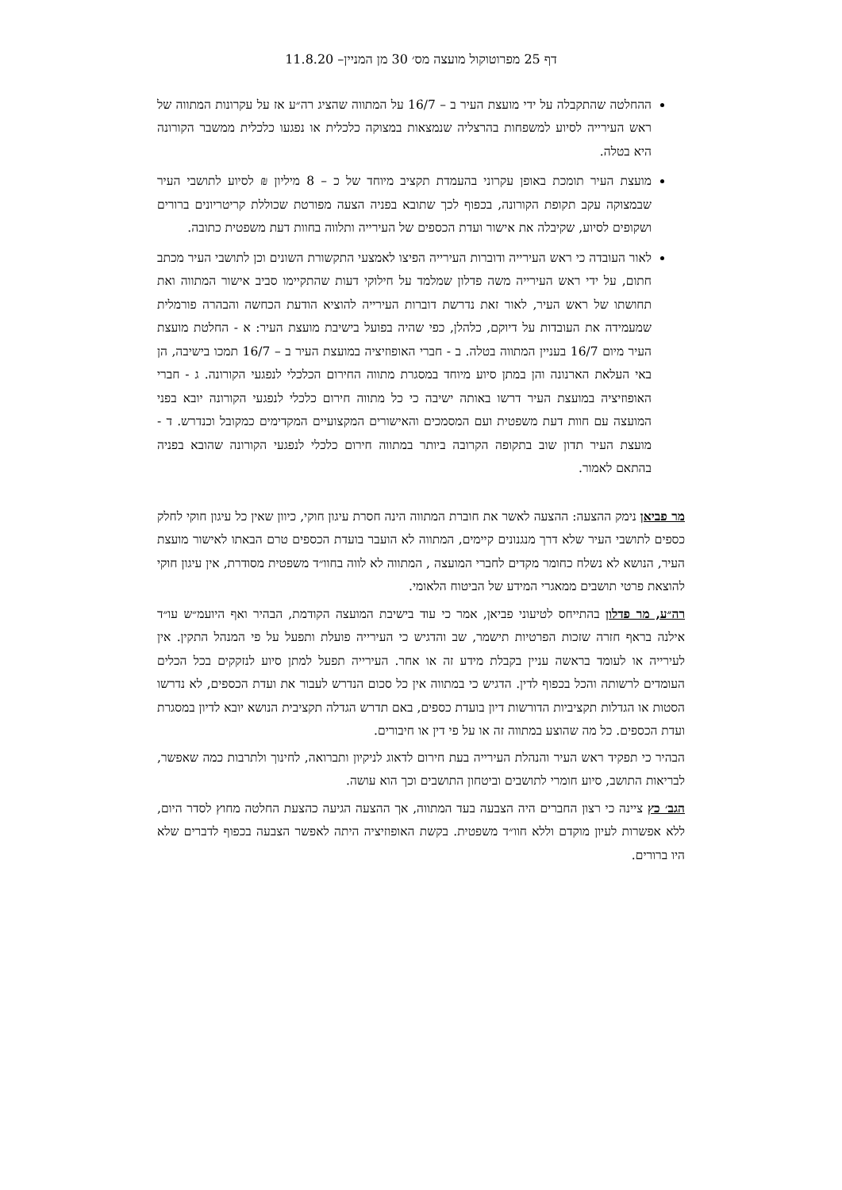דף 25 מפרוטוקול מועצה מס׳ 30 מן המניין– 11.8.20
ההחלטה שהתקבלה על ידי מועצת העיר ב – 16/7 על המתווה שהציג רה״ע אז על עקרונות המתווה של ראש העירייה לסיוע למשפחות בהרצליה שנמצאות במצוקה כלכלית או נפגעו כלכלית ממשבר הקורונה היא בטלה.
מועצת העיר תומכת באופן עקרוני בהעמדת תקציב מיוחד של כ – 8 מיליון ₪ לסיוע לתושבי העיר שבמצוקה עקב תקופת הקורונה, בכפוף לכך שתובא בפניה הצעה מפורטת שכוללת קריטריונים ברורים ושקופים לסיוע, שקיבלה את אישור ועדת הכספים של העירייה ותלווה בחוות דעת משפטית כתובה.
לאור העובדה כי ראש העירייה ודוברות העירייה הפיצו לאמצעי התקשורת השונים וכן לתושבי העיר מכתב חתום, על ידי ראש העירייה משה פדלון שמלמד על חילוקי דעות שהתקיימו סביב אישור המתווה ואת תחושתו של ראש העיר, לאור זאת נדרשת דוברות העירייה להוציא הודעת הכחשה והבהרה פורמלית שמעמידה את העובדות על דיוקם, כלהלן, כפי שהיה בפועל בישיבת מועצת העיר: א - החלטת מועצת העיר מיום 16/7 בעניין המתווה בטלה. ב - חברי האופוזיציה במועצת העיר ב – 16/7 תמכו בישיבה, הן באי העלאת הארנונה והן במתן סיוע מיוחד במסגרת מתווה החירום הכלכלי לנפגעי הקורונה. ג - חברי האופוזיציה במועצת העיר דרשו באותה ישיבה כי כל מתווה חירום כלכלי לנפגעי הקורונה יובא בפני המועצה עם חוות דעת משפטית ועם המסמכים והאישורים המקצועיים המקדימים כמקובל וכנדרש. ד - מועצת העיר תדון שוב בתקופה הקרובה ביותר במתווה חירום כלכלי לנפגעי הקורונה שהובא בפניה בהתאם לאמור.
מר פביאן נימק ההצעה: ההצעה לאשר את חוברת המתווה הינה חסרת עיגון חוקי, כיוון שאין כל עיגון חוקי לחלק כספים לתושבי העיר שלא דרך מנגנונים קיימים, המתווה לא הועבר בועדת הכספים טרם הבאתו לאישור מועצת העיר, הנושא לא נשלח כחומר מקדים לחברי המועצה , המתווה לא לווה בחוו״ד משפטית מסודרת, אין עיגון חוקי להוצאת פרטי תושבים ממאגרי המידע של הביטוח הלאומי.
רה״ע, מר פדלון בהתייחס לטיעוני פביאן, אמר כי עוד בישיבת המועצה הקודמת, הבהיר ואף היועמ״ש עו״ד אילנה בראף חזרה שזכות הפרטיות תישמר, שב והדגיש כי העירייה פועלת ותפעל על פי המנהל התקין. אין לעירייה או לעומד בראשה עניין בקבלת מידע זה או אחר. העירייה תפעל למתן סיוע לנזקקים בכל הכלים העומדים לרשותה והכל בכפוף לדין. הדגיש כי במתווה אין כל סכום הנדרש לעבור את ועדת הכספים, לא נדרשו הסטות או הגדלות תקציביות הדורשות דיון בועדת כספים, באם תדרש הגדלה תקציבית הנושא יובא לדיון במסגרת ועדת הכספים. כל מה שהוצע במתווה זה או על פי דין או חיבורים.
הבהיר כי תפקיד ראש העיר והנהלת העירייה בעת חירום לדאוג לניקיון ותברואה, לחינוך ולתרבות כמה שאפשר, לבריאות התושב, סיוע חומרי לתושבים וביטחון התושבים וכך הוא עושה.
הגב׳ כץ ציינה כי רצון החברים היה הצבעה בעד המתווה, אך ההצעה הגיעה כהצעת החלטה מחוץ לסדר היום, ללא אפשרות לעיון מוקדם וללא חוו״ד משפטית. בקשת האופוזיציה היתה לאפשר הצבעה בכפוף לדברים שלא היו ברורים.